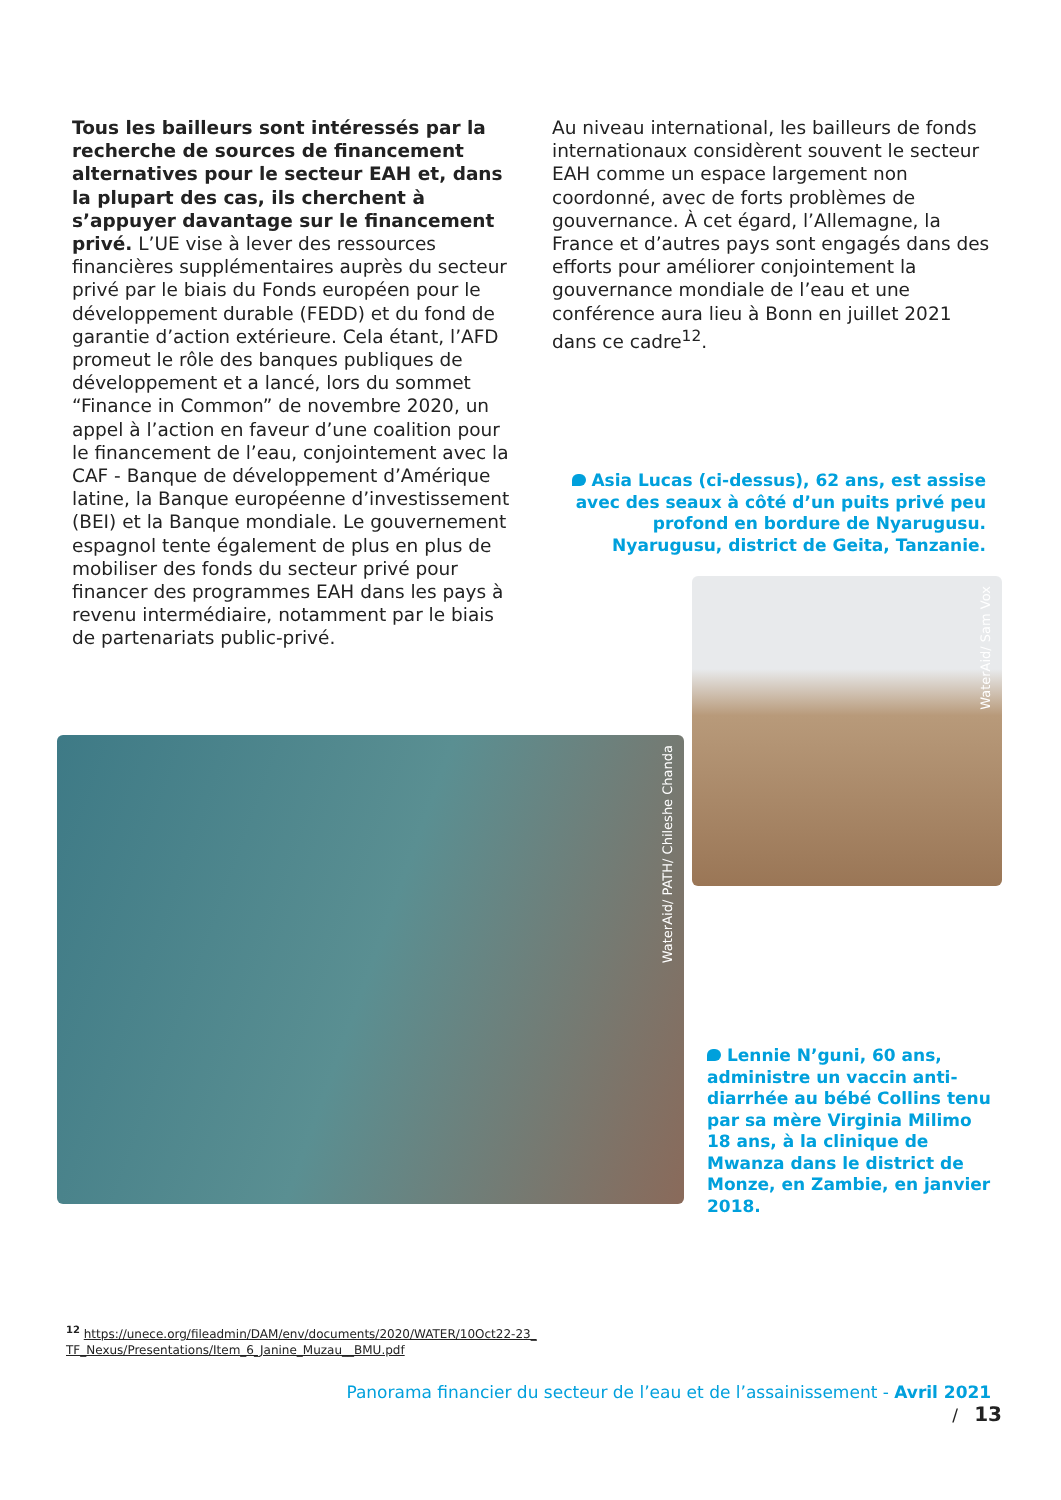Tous les bailleurs sont intéressés par la recherche de sources de financement alternatives pour le secteur EAH et, dans la plupart des cas, ils cherchent à s’appuyer davantage sur le financement privé. L’UE vise à lever des ressources financières supplémentaires auprès du secteur privé par le biais du Fonds européen pour le développement durable (FEDD) et du fond de garantie d’action extérieure. Cela étant, l’AFD promeut le rôle des banques publiques de développement et a lancé, lors du sommet “Finance in Common” de novembre 2020, un appel à l’action en faveur d’une coalition pour le financement de l’eau, conjointement avec la CAF - Banque de développement d’Amérique latine, la Banque européenne d’investissement (BEI) et la Banque mondiale. Le gouvernement espagnol tente également de plus en plus de mobiliser des fonds du secteur privé pour financer des programmes EAH dans les pays à revenu intermédiaire, notamment par le biais de partenariats public-privé.
Au niveau international, les bailleurs de fonds internationaux considèrent souvent le secteur EAH comme un espace largement non coordonné, avec de forts problèmes de gouvernance. À cet égard, l’Allemagne, la France et d’autres pays sont engagés dans des efforts pour améliorer conjointement la gouvernance mondiale de l’eau et une conférence aura lieu à Bonn en juillet 2021 dans ce cadre<sup>12</sup>.
Asia Lucas (ci-dessus), 62 ans, est assise avec des seaux à côté d’un puits privé peu profond en bordure de Nyarugusu. Nyarugusu, district de Geita, Tanzanie.
WaterAid/ Sam Vox
WaterAid/ PATH/ Chileshe Chanda
Lennie N’guni, 60 ans, administre un vaccin anti-diarrhée au bébé Collins tenu par sa mère Virginia Milimo 18 ans, à la clinique de Mwanza dans le district de Monze, en Zambie, en janvier 2018.
<sup>12</sup> https://unece.org/fileadmin/DAM/env/documents/2020/WATER/10Oct22-23_
TF_Nexus/Presentations/Item_6_Janine_Muzau__BMU.pdf
Panorama financier du secteur de l’eau et de l’assainissement - Avril 2021 / 13